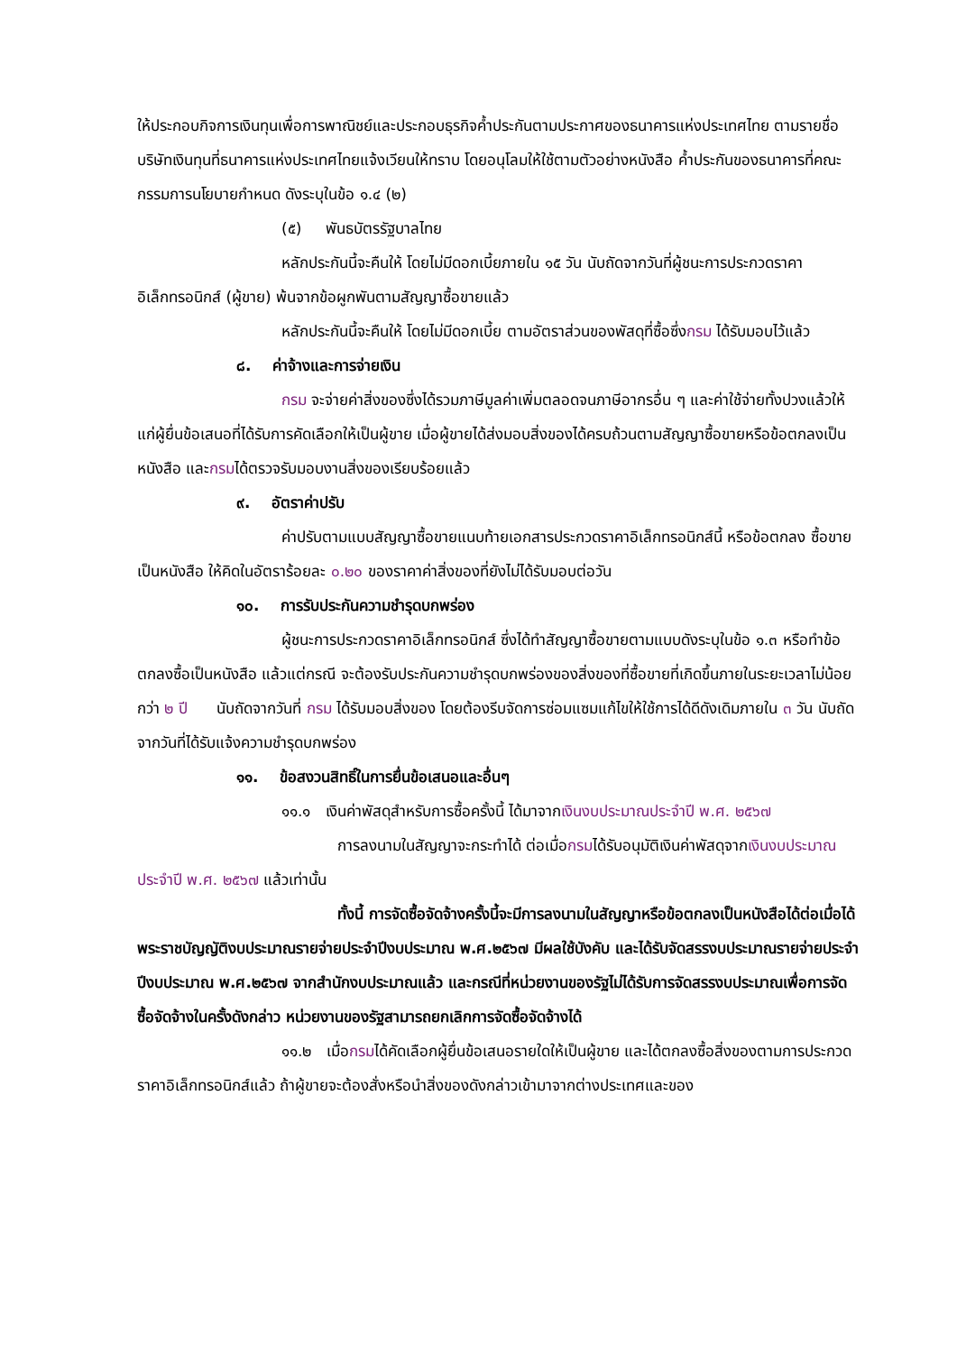ให้ประกอบกิจการเงินทุนเพื่อการพาณิชย์และประกอบธุรกิจค้ำประกันตามประกาศของธนาคารแห่งประเทศไทย ตามรายชื่อบริษัทเงินทุนที่ธนาคารแห่งประเทศไทยแจ้งเวียนให้ทราบ โดยอนุโลมให้ใช้ตามตัวอย่างหนังสือ ค้ำประกันของธนาคารที่คณะกรรมการนโยบายกำหนด ดังระบุในข้อ ๑.๔ (๒)
(๕) พันธบัตรรัฐบาลไทย
หลักประกันนี้จะคืนให้ โดยไม่มีดอกเบี้ยภายใน ๑๕ วัน นับถัดจากวันที่ผู้ชนะการประกวดราคาอิเล็กทรอนิกส์ (ผู้ขาย) พ้นจากข้อผูกพันตามสัญญาซื้อขายแล้ว
หลักประกันนี้จะคืนให้ โดยไม่มีดอกเบี้ย ตามอัตราส่วนของพัสดุที่ซื้อซึ่งกรม ได้รับมอบไว้แล้ว
๘. ค่าจ้างและการจ่ายเงิน
กรม จะจ่ายค่าสิ่งของซึ่งได้รวมภาษีมูลค่าเพิ่มตลอดจนภาษีอากรอื่น ๆ และค่าใช้จ่ายทั้งปวงแล้วให้แก่ผู้ยื่นข้อเสนอที่ได้รับการคัดเลือกให้เป็นผู้ขาย เมื่อผู้ขายได้ส่งมอบสิ่งของได้ครบถ้วนตามสัญญาซื้อขายหรือข้อตกลงเป็นหนังสือ และกรมได้ตรวจรับมอบงานสิ่งของเรียบร้อยแล้ว
๙. อัตราค่าปรับ
ค่าปรับตามแบบสัญญาซื้อขายแนบท้ายเอกสารประกวดราคาอิเล็กทรอนิกส์นี้ หรือข้อตกลง ซื้อขายเป็นหนังสือ ให้คิดในอัตราร้อยละ ๐.๒๐ ของราคาค่าสิ่งของที่ยังไม่ได้รับมอบต่อวัน
๑๐. การรับประกันความชำรุดบกพร่อง
ผู้ชนะการประกวดราคาอิเล็กทรอนิกส์ ซึ่งได้ทำสัญญาซื้อขายตามแบบดังระบุในข้อ ๑.๓ หรือทำข้อตกลงซื้อเป็นหนังสือ แล้วแต่กรณี จะต้องรับประกันความชำรุดบกพร่องของสิ่งของที่ซื้อขายที่เกิดขึ้นภายในระยะเวลาไม่น้อยกว่า ๒ ปี นับถัดจากวันที่ กรม ได้รับมอบสิ่งของ โดยต้องรีบจัดการซ่อมแซมแก้ไขให้ใช้การได้ดีดังเดิมภายใน ๓ วัน นับถัดจากวันที่ได้รับแจ้งความชำรุดบกพร่อง
๑๑. ข้อสงวนสิทธิ์ในการยื่นข้อเสนอและอื่นๆ
๑๑.๑ เงินค่าพัสดุสำหรับการซื้อครั้งนี้ ได้มาจากเงินงบประมาณประจำปี พ.ศ. ๒๕๖๗
การลงนามในสัญญาจะกระทำได้ ต่อเมื่อกรมได้รับอนุมัติเงินค่าพัสดุจากเงินงบประมาณประจำปี พ.ศ. ๒๕๖๗ แล้วเท่านั้น
ทั้งนี้ การจัดซื้อจัดจ้างครั้งนี้จะมีการลงนามในสัญญาหรือข้อตกลงเป็นหนังสือได้ต่อเมื่อได้พระราชบัญญัติงบประมาณรายจ่ายประจำปีงบประมาณ พ.ศ.๒๕๖๗ มีผลใช้บังคับ และได้รับจัดสรรงบประมาณรายจ่ายประจำปีงบประมาณ พ.ศ.๒๕๖๗ จากสำนักงบประมาณแล้ว และกรณีที่หน่วยงานของรัฐไม่ได้รับการจัดสรรงบประมาณเพื่อการจัดซื้อจัดจ้างในครั้งดังกล่าว หน่วยงานของรัฐสามารถยกเลิกการจัดซื้อจัดจ้างได้
๑๑.๒ เมื่อกรมได้คัดเลือกผู้ยื่นข้อเสนอรายใดให้เป็นผู้ขาย และได้ตกลงซื้อสิ่งของตามการประกวดราคาอิเล็กทรอนิกส์แล้ว ถ้าผู้ขายจะต้องสั่งหรือนำสิ่งของดังกล่าวเข้ามาจากต่างประเทศและของ